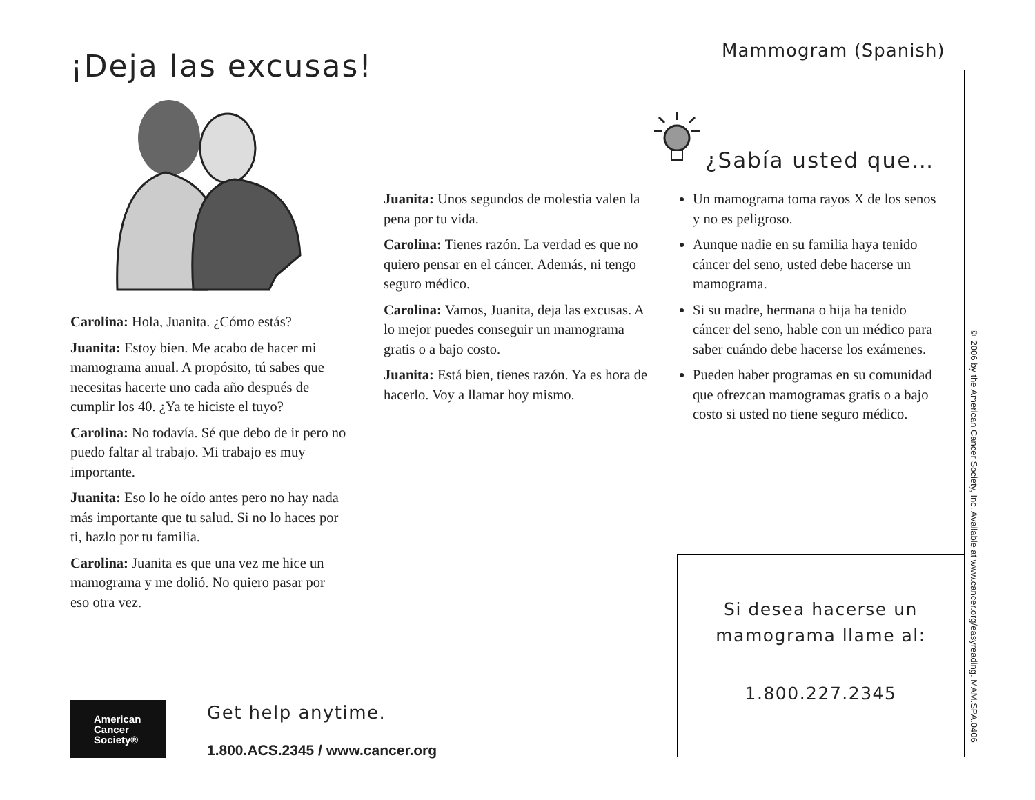Mammogram (Spanish)
¡Deja las excusas!
Carolina: Hola, Juanita. ¿Cómo estás?
Juanita: Estoy bien. Me acabo de hacer mi mamograma anual. A propósito, tú sabes que necesitas hacerte uno cada año después de cumplir los 40. ¿Ya te hiciste el tuyo?
Carolina: No todavía. Sé que debo de ir pero no puedo faltar al trabajo. Mi trabajo es muy importante.
Juanita: Eso lo he oído antes pero no hay nada más importante que tu salud. Si no lo haces por ti, hazlo por tu familia.
Carolina: Juanita es que una vez me hice un mamograma y me dolió. No quiero pasar por eso otra vez.
Juanita: Unos segundos de molestia valen la pena por tu vida.
Carolina: Tienes razón. La verdad es que no quiero pensar en el cáncer. Además, ni tengo seguro médico.
Carolina: Vamos, Juanita, deja las excusas. A lo mejor puedes conseguir un mamograma gratis o a bajo costo.
Juanita: Está bien, tienes razón. Ya es hora de hacerlo. Voy a llamar hoy mismo.
¿Sabía usted que…
Un mamograma toma rayos X de los senos y no es peligroso.
Aunque nadie en su familia haya tenido cáncer del seno, usted debe hacerse un mamograma.
Si su madre, hermana o hija ha tenido cáncer del seno, hable con un médico para saber cuándo debe hacerse los exámenes.
Pueden haber programas en su comunidad que ofrezcan mamogramas gratis o a bajo costo si usted no tiene seguro médico.
Si desea hacerse un
mamograma llame al:
1.800.227.2345
© 2006 by the American Cancer Society, Inc. Available at www.cancer.org/easyreading. MAM.SPA.0406
American
Cancer
Society®
Get help anytime.
1.800.ACS.2345 / www.cancer.org